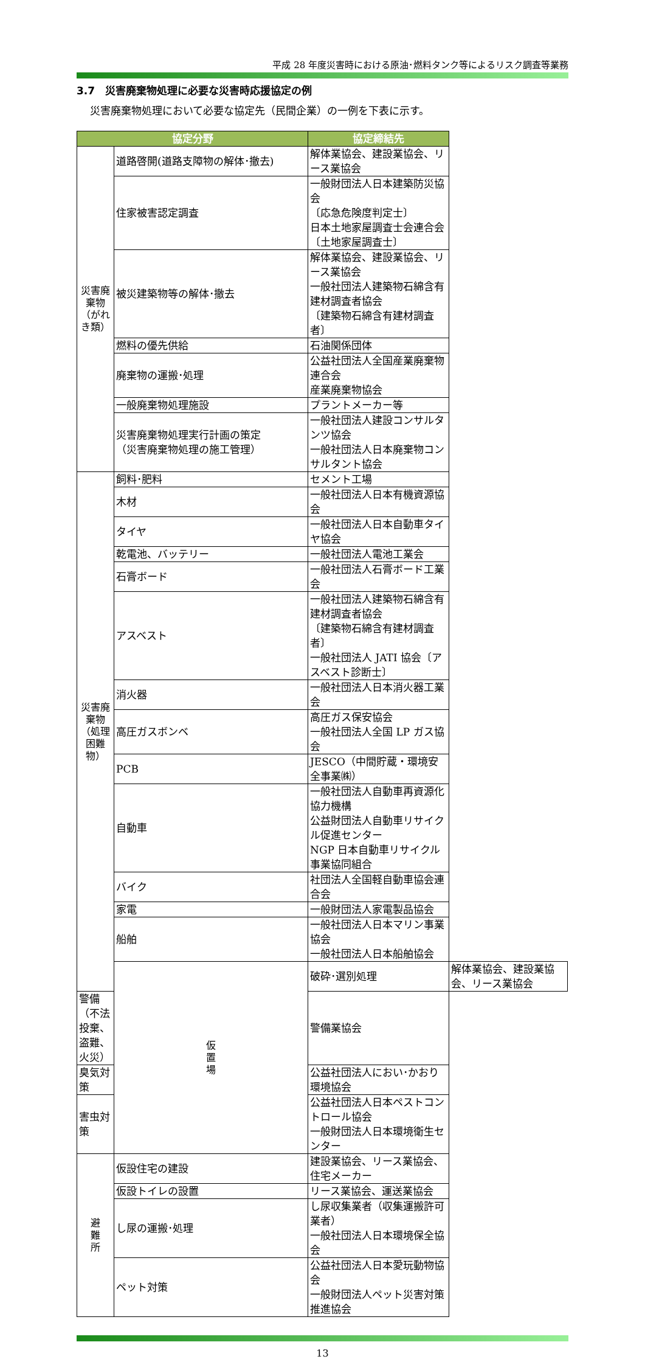平成 28 年度災害時における原油･燃料タンク等によるリスク調査等業務
3.7　災害廃棄物処理に必要な災害時応援協定の例
災害廃棄物処理において必要な協定先（民間企業）の一例を下表に示す。
| 協定分野 | | 協定締結先 | |
| --- | --- | --- | --- |
| 災害廃棄物 （がれき類） | 道路啓開(道路支障物の解体･撤去) | 解体業協会、建設業協会、リース業協会 | |
| | 住家被害認定調査 | 一般財団法人日本建築防災協会 〔応急危険度判定士〕 日本土地家屋調査士会連合会 〔土地家屋調査士〕 | |
| | 被災建築物等の解体･撤去 | 解体業協会、建設業協会、リース業協会 一般社団法人建築物石綿含有建材調査者協会 〔建築物石綿含有建材調査者〕 | |
| | 燃料の優先供給 | 石油関係団体 | |
| | 廃棄物の運搬･処理 | 公益社団法人全国産業廃棄物連合会 産業廃棄物協会 | |
| | 一般廃棄物処理施設 | プラントメーカー等 | |
| | 災害廃棄物処理実行計画の策定 （災害廃棄物処理の施工管理） | 一般社団法人建設コンサルタンツ協会 一般社団法人日本廃棄物コンサルタント協会 | |
| 災害廃棄物 （処理困難物） | 飼料･肥料 | セメント工場 | |
| | 木材 | 一般社団法人日本有機資源協会 | |
| | タイヤ | 一般社団法人日本自動車タイヤ協会 | |
| | 乾電池、バッテリー | 一般社団法人電池工業会 | |
| | 石膏ボード | 一般社団法人石膏ボード工業会 | |
| | アスベスト | 一般社団法人建築物石綿含有建材調査者協会 〔建築物石綿含有建材調査者〕 一般社団法人 JATI 協会〔アスベスト診断士〕 | |
| | 消火器 | 一般社団法人日本消火器工業会 | |
| | 高圧ガスボンベ | 高圧ガス保安協会 一般社団法人全国 LP ガス協会 | |
| | PCB | JESCO（中間貯蔵・環境安全事業㈱） | |
| | 自動車 | 一般社団法人自動車再資源化協力機構 公益財団法人自動車リサイクル促進センター NGP 日本自動車リサイクル事業協同組合 | |
| | バイク | 社団法人全国軽自動車協会連合会 | |
| | 家電 | 一般財団法人家電製品協会 | |
| | 船舶 | 一般社団法人日本マリン事業協会 一般社団法人日本船舶協会 | |
| | 仮 置 場 | 破砕･選別処理 | 解体業協会、建設業協会、リース業協会 |
| 警備（不法投棄、盗難、火災） | | 警備業協会 | |
| 臭気対策 | | 公益社団法人におい･かおり環境協会 | |
| 害虫対策 | | 公益社団法人日本ペストコントロール協会 一般財団法人日本環境衛生センター | |
| 避 難 所 | 仮設住宅の建設 | 建設業協会、リース業協会、住宅メーカー | |
| | 仮設トイレの設置 | リース業協会、運送業協会 | |
| | し尿の運搬･処理 | し尿収集業者（収集運搬許可業者） 一般社団法人日本環境保全協会 | |
| | ペット対策 | 公益社団法人日本愛玩動物協会 一般財団法人ペット災害対策推進協会 | |
13